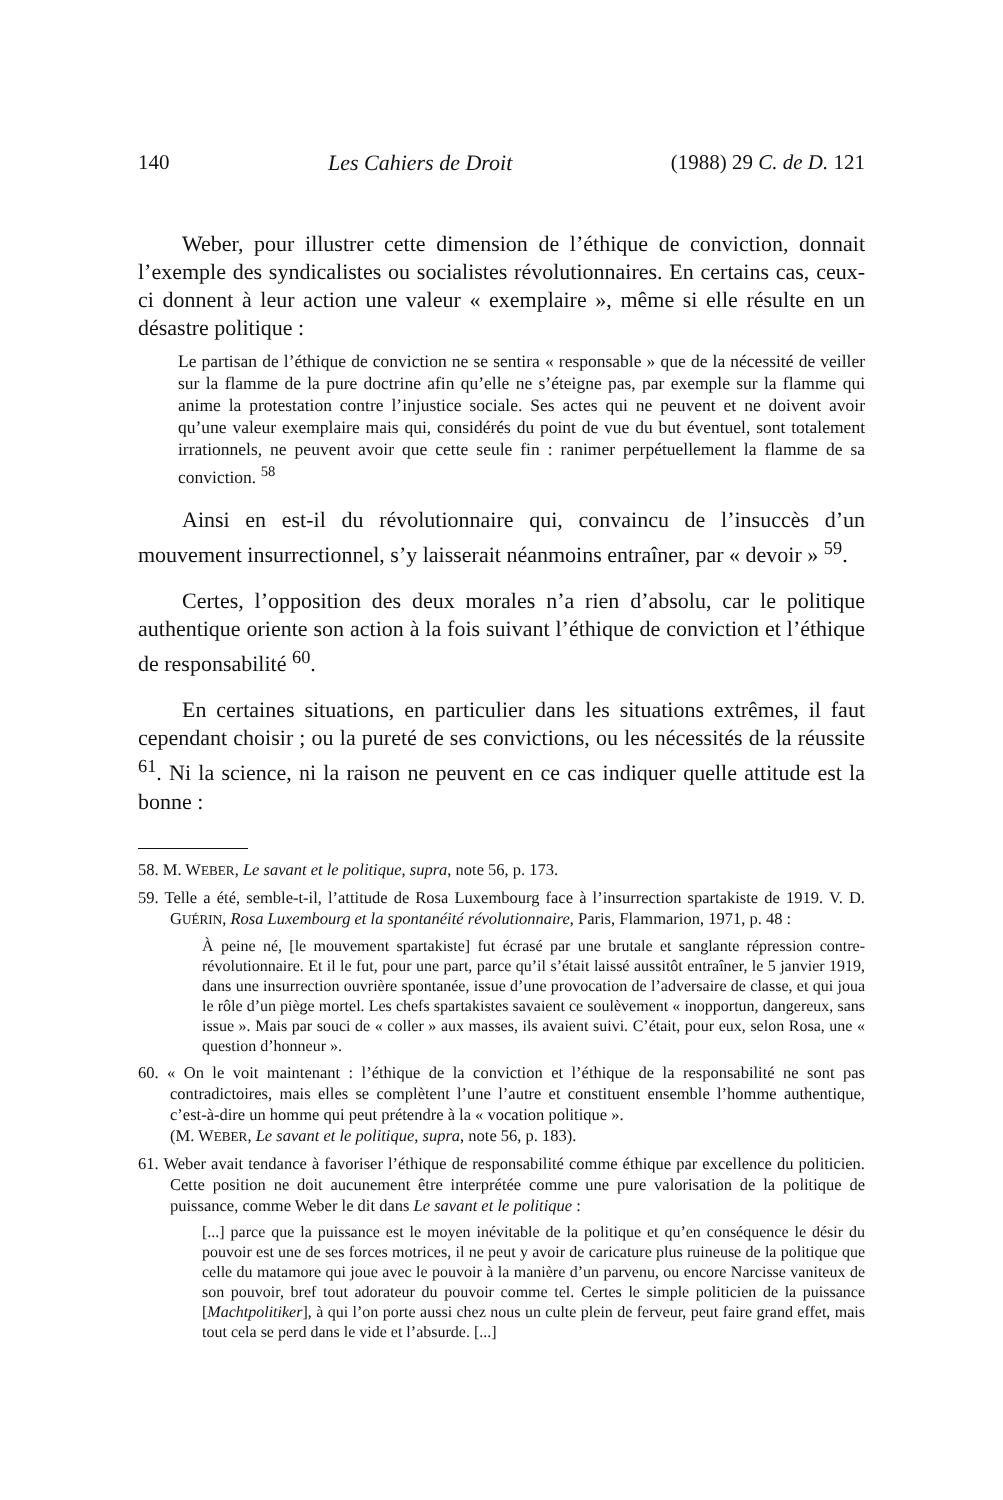140 Les Cahiers de Droit (1988) 29 C. de D. 121
Weber, pour illustrer cette dimension de l’éthique de conviction, donnait l’exemple des syndicalistes ou socialistes révolutionnaires. En certains cas, ceux-ci donnent à leur action une valeur « exemplaire », même si elle résulte en un désastre politique :
Le partisan de l’éthique de conviction ne se sentira « responsable » que de la nécessité de veiller sur la flamme de la pure doctrine afin qu’elle ne s’éteigne pas, par exemple sur la flamme qui anime la protestation contre l’injustice sociale. Ses actes qui ne peuvent et ne doivent avoir qu’une valeur exemplaire mais qui, considérés du point de vue du but éventuel, sont totalement irrationnels, ne peuvent avoir que cette seule fin : ranimer perpétuellement la flamme de sa conviction. <sup>58</sup>
Ainsi en est-il du révolutionnaire qui, convaincu de l’insuccès d’un mouvement insurrectionnel, s’y laisserait néanmoins entraîner, par « devoir » <sup>59</sup>.
Certes, l’opposition des deux morales n’a rien d’absolu, car le politique authentique oriente son action à la fois suivant l’éthique de conviction et l’éthique de responsabilité <sup>60</sup>.
En certaines situations, en particulier dans les situations extrêmes, il faut cependant choisir ; ou la pureté de ses convictions, ou les nécessités de la réussite <sup>61</sup>. Ni la science, ni la raison ne peuvent en ce cas indiquer quelle attitude est la bonne :
58. M. WEBER, Le savant et le politique, supra, note 56, p. 173.
59. Telle a été, semble-t-il, l’attitude de Rosa Luxembourg face à l’insurrection spartakiste de 1919. V. D. GUÉRIN, Rosa Luxembourg et la spontanéité révolutionnaire, Paris, Flammarion, 1971, p. 48 :
À peine né, [le mouvement spartakiste] fut écrasé par une brutale et sanglante répression contre-révolutionnaire. Et il le fut, pour une part, parce qu’il s’était laissé aussitôt entraîner, le 5 janvier 1919, dans une insurrection ouvrière spontanée, issue d’une provocation de l’adversaire de classe, et qui joua le rôle d’un piège mortel. Les chefs spartakistes savaient ce soulèvement « inopportun, dangereux, sans issue ». Mais par souci de « coller » aux masses, ils avaient suivi. C’était, pour eux, selon Rosa, une « question d’honneur ».
60. « On le voit maintenant : l’éthique de la conviction et l’éthique de la responsabilité ne sont pas contradictoires, mais elles se complètent l’une l’autre et constituent ensemble l’homme authentique, c’est-à-dire un homme qui peut prétendre à la « vocation politique ».
(M. WEBER, Le savant et le politique, supra, note 56, p. 183).
61. Weber avait tendance à favoriser l’éthique de responsabilité comme éthique par excellence du politicien. Cette position ne doit aucunement être interprétée comme une pure valorisation de la politique de puissance, comme Weber le dit dans Le savant et le politique :
[...] parce que la puissance est le moyen inévitable de la politique et qu’en conséquence le désir du pouvoir est une de ses forces motrices, il ne peut y avoir de caricature plus ruineuse de la politique que celle du matamore qui joue avec le pouvoir à la manière d’un parvenu, ou encore Narcisse vaniteux de son pouvoir, bref tout adorateur du pouvoir comme tel. Certes le simple politicien de la puissance [Machtpolitiker], à qui l’on porte aussi chez nous un culte plein de ferveur, peut faire grand effet, mais tout cela se perd dans le vide et l’absurde. [...]